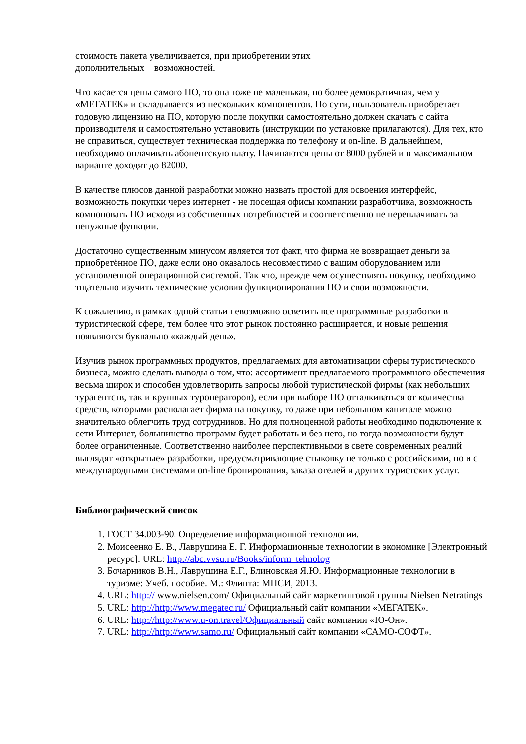стоимость пакета увеличивается, при приобретении этих
дополнительных возможностей.
Что касается цены самого ПО, то она тоже не маленькая, но более демократичная, чем у «МЕГАТЕК» и складывается из нескольких компонентов. По сути, пользователь приобретает годовую лицензию на ПО, которую после покупки самостоятельно должен скачать с сайта производителя и самостоятельно установить (инструкции по установке прилагаются). Для тех, кто не справиться, существует техническая поддержка по телефону и on-line. В дальнейшем, необходимо оплачивать абонентскую плату. Начинаются цены от 8000 рублей и в максимальном варианте доходят до 82000.
В качестве плюсов данной разработки можно назвать простой для освоения интерфейс, возможность покупки через интернет - не посещая офисы компании разработчика, возможность компоновать ПО исходя из собственных потребностей и соответственно не переплачивать за ненужные функции.
Достаточно существенным минусом является тот факт, что фирма не возвращает деньги за приобретённое ПО, даже если оно оказалось несовместимо с вашим оборудованием или установленной операционной системой. Так что, прежде чем осуществлять покупку, необходимо тщательно изучить технические условия функционирования ПО и свои возможности.
К сожалению, в рамках одной статьи невозможно осветить все программные разработки в туристической сфере, тем более что этот рынок постоянно расширяется, и новые решения появляются буквально «каждый день».
Изучив рынок программных продуктов, предлагаемых для автоматизации сферы туристического бизнеса, можно сделать выводы о том, что: ассортимент предлагаемого программного обеспечения весьма широк и способен удовлетворить запросы любой туристической фирмы (как небольших турагентств, так и крупных туроператоров), если при выборе ПО отталкиваться от количества средств, которыми располагает фирма на покупку, то даже при небольшом капитале можно значительно облегчить труд сотрудников. Но для полноценной работы необходимо подключение к сети Интернет, большинство программ будет работать и без него, но тогда возможности будут более ограниченные. Соответственно наиболее перспективными в свете современных реалий выглядят «открытые» разработки, предусматривающие стыковку не только с российскими, но и с международными системами on-line бронирования, заказа отелей и других туристских услуг.
Библиографический список
1. ГОСТ 34.003-90. Определение информационной технологии.
2. Моисеенко Е. В., Лаврушина Е. Г. Информационные технологии в экономике [Электронный ресурс]. URL: http://abc.vvsu.ru/Books/inform_tehnolog
3. Бочарников В.Н., Лаврушина Е.Г., Блиновская Я.Ю. Информационные технологии в туризме: Учеб. пособие. М.: Флинта: МПСИ, 2013.
4. URL: http:// www.nielsen.com/ Официальный сайт маркетинговой группы Nielsen Netratings
5. URL: http://http://www.megatec.ru/ Официальный сайт компании «МЕГАТЕК».
6. URL: http://http://www.u-on.travel/Официальный сайт компании «Ю-Он».
7. URL: http://http://www.samo.ru/ Официальный сайт компании «САМО-СОФТ».